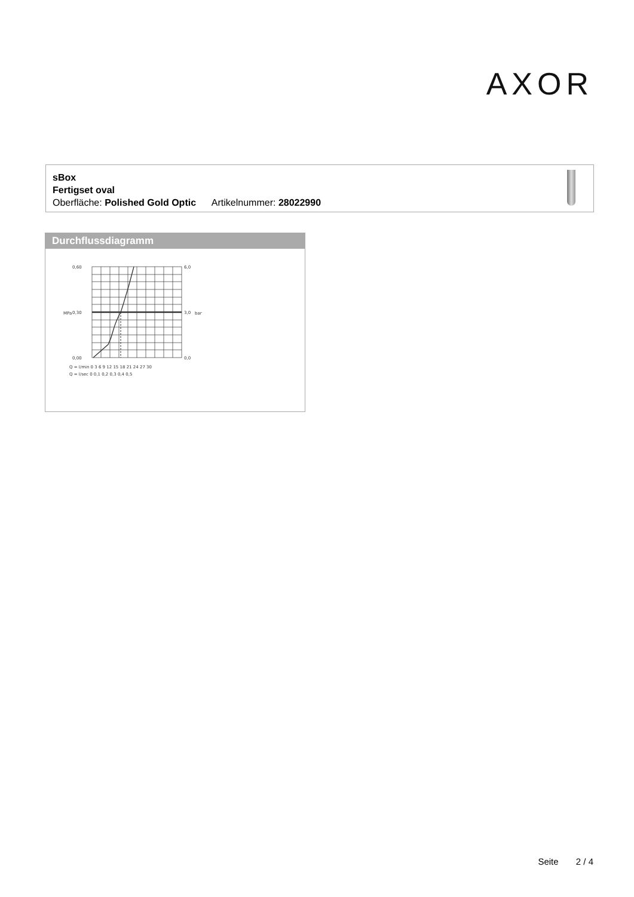AXOR
sBox
Fertigset oval
Oberfläche: Polished Gold Optic Artikelnummer: 28022990
Durchflussdiagramm
0,60
0,30
0,00
6,0
3,0
0,0
Q = l/min 0 3 6 9 12 15 18 21 24 27 30
Q = l/sec 0 0,1 0,2 0,3 0,4 0,5
MPa
bar
Seite 2 / 4